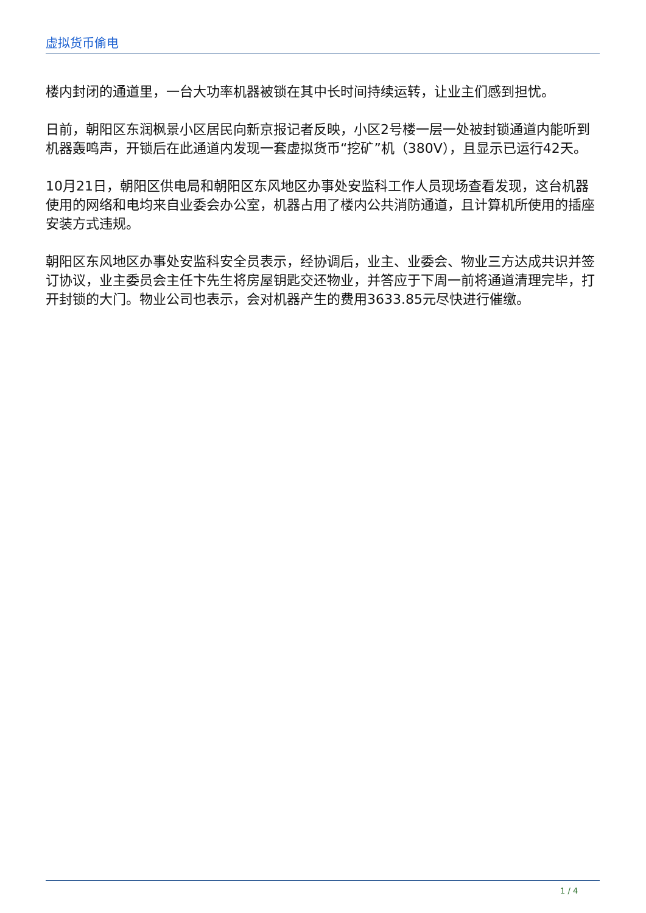虚拟货币偷电
楼内封闭的通道里，一台大功率机器被锁在其中长时间持续运转，让业主们感到担忧。
日前，朝阳区东润枫景小区居民向新京报记者反映，小区2号楼一层一处被封锁通道内能听到机器轰鸣声，开锁后在此通道内发现一套虚拟货币“挖矿”机（380V），且显示已运行42天。
10月21日，朝阳区供电局和朝阳区东风地区办事处安监科工作人员现场查看发现，这台机器使用的网络和电均来自业委会办公室，机器占用了楼内公共消防通道，且计算机所使用的插座安装方式违规。
朝阳区东风地区办事处安监科安全员表示，经协调后，业主、业委会、物业三方达成共识并签订协议，业主委员会主任卞先生将房屋钥匙交还物业，并答应于下周一前将通道清理完毕，打开封锁的大门。物业公司也表示，会对机器产生的费用3633.85元尽快进行催缴。
1 / 4